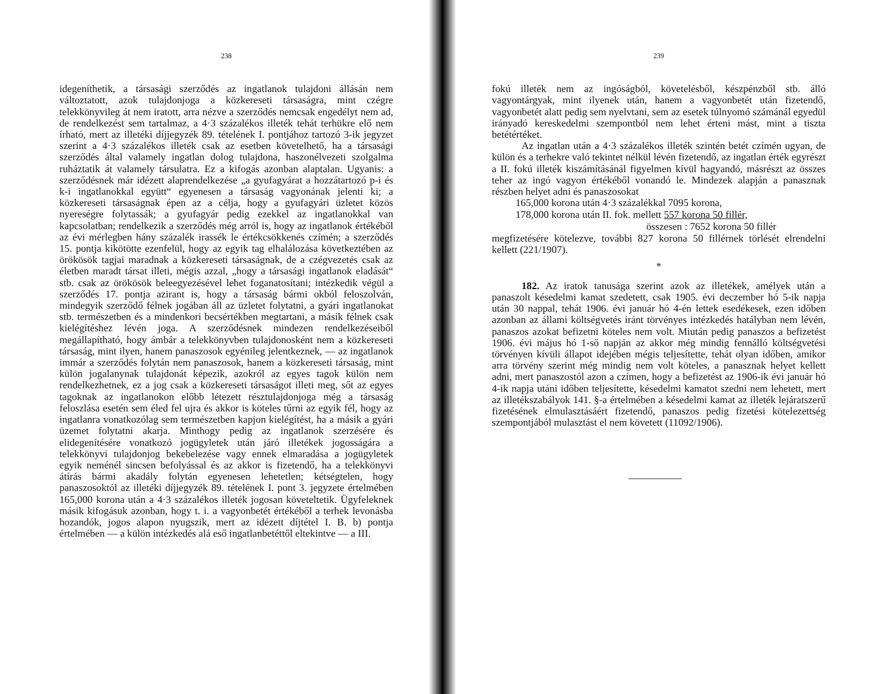238
idegeníthetik, a társasági szerződés az ingatlanok tulajdoni állásán nem változtatott, azok tulajdonjoga a közkereseti társaságra, mint czégre telekkönyvileg át nem iratott, arra nézve a szerződés nemcsak engedélyt nem ad, de rendelkezést sem tartalmaz, a 4·3 százalékos illeték tehát terhükre elő nem írható, mert az illetéki díjjegyzék 89. tételének I. pontjához tartozó 3-ik jegyzet szerint a 4·3 százalékos illeték csak az esetben követelhető, ha a társasági szerződés által valamely ingatlan dolog tulajdona, haszonélvezeti szolgalma ruháztatik át valamely társulatra. Ez a kifogás azonban alaptalan. Ugyanis: a szerződésnek már idézett alaprendelkezése „a gyufagyárat a hozzátartozó p-i és k-i ingatlanokkal együtt“ egyenesen a társaság vagyonának jelenti ki; a közkereseti társaságnak épen az a célja, hogy a gyufagyári üzletet közös nyereségre folytassák; a gyufagyár pedig ezekkel az ingatlanokkal van kapcsolatban; rendelkezik a szerződés még arról is, hogy az ingatlanok értékéből az évi mérlegben hány százalék irassék le értékcsökkenés czímén; a szerződés 15. pontja kikötötte ezenfelül, hogy az egyik tag elhalálozása következtében az örökösök tagjai maradnak a közkereseti társaságnak, de a czégvezetés csak az életben maradt társat illeti, mégis azzal, „hogy a társasági ingatlanok eladását“ stb. csak az örökösök beleegyezésével lehet foganatosítani; intézkedik végül a szerződés 17. pontja azirant is, hogy a társaság bármi okból feloszolván, mindegyik szerződő félnek jogában áll az üzletet folytatni, a gyári ingatlanokat stb. természetben és a mindenkori becsértékben megtartani, a másik félnek csak kielégítéshez lévén joga. A szerződésnek mindezen rendelkezéseiből megállapítható, hogy ámbár a telekkönyvben tulajdonosként nem a közkereseti társaság, mint ilyen, hanem panaszosok egyénileg jelentkeznek, — az ingatlanok immár a szerződés folytán nem panaszosok, hanem a közkereseti társaság, mint külön jogalanynak tulajdonát képezik, azokról az egyes tagok külön nem rendelkezhetnek, ez a jog csak a közkereseti társaságot illeti meg, sőt az egyes tagoknak az ingatlanokon előbb létezett résztulajdonjoga még a társaság feloszlása esetén sem éled fel ujra és akkor is köteles tűrni az egyik fél, hogy az ingatlanra vonatkozólag sem természetben kapjon kielégítést, ha a másik a gyári üzemet folytatni akarja. Minthogy pedig az ingatlanok szerzésére és elidegenítésére vonatkozó jogügyletek után járó illetékek jogosságára a telekkönyvi tulajdonjog bekebelezése vagy ennek elmaradása a jogügyletek egyik neménél sincsen befolyással és az akkor is fizetendő, ha a telekkönyvi átírás bármi akadály folytán egyenesen lehetetlen; kétségtelen, hogy panaszosoktól az illetéki díjjegyzék 89. tételének I. pont 3. jegyzete értelmében 165,000 korona után a 4·3 százalékos illeték jogosan követeltetik. Ügyfeleknek másik kifogásuk azonban, hogy t. i. a vagyonbetét értékéből a terhek levonásba hozandók, jogos alapon nyugszik, mert az idézett díjtétel I. B. b) pontja értelmében — a külön intézkedés alá eső ingatlanbetéttől eltekintve — a III.
239
fokú illeték nem az ingóságból, követelésből, készpénzből stb. álló vagyontárgyak, mint ilyenek után, hanem a vagyonbetét után fizetendő, vagyonbetét alatt pedig sem nyelvtani, sem az esetek túlnyomó számánál egyedül irányadó kereskedelmi szempontból nem lehet érteni mást, mint a tiszta betétértéket.
Az ingatlan után a 4·3 százalékos illeték szintén betét czímén ugyan, de külön és a terhekre való tekintet nélkül lévén fizetendő, az ingatlan érték egyrészt a II. fokú illeték kiszámításánál figyelmen kívül hagyandó, másrészt az összes teher az ingó vagyon értékéből vonandó le. Mindezek alapján a panasznak részben helyet adni és panaszosokat
165,000 korona után 4·3 százalékkal 7095 korona,
178,000 korona után II. fok. mellett 557 korona 50 fillér,
összesen : 7652 korona 50 fillér
megfizetésére kötelezve, további 827 korona 50 fillérnek törlését elrendelni kellett (221/1907).
*
182. Az iratok tanusága szerint azok az illetékek, amélyek után a panaszolt késedelmi kamat szedetett, csak 1905. évi deczember hó 5-ik napja után 30 nappal, tehát 1906. évi január hó 4-én lettek esedékesek, ezen időben azonban az állami költségvetés iránt törvényes intézkedés hatályban nem lévén, panaszos azokat befizetni köteles nem volt. Miután pedig panaszos a befizetést 1906. évi május hó 1-ső napján az akkor még mindig fennálló költségvetési törvényen kívüli állapot idejében mégis teljesítette, tehát olyan időben, amikor arra törvény szerint még mindig nem volt köteles, a panasznak helyet kellett adni, mert panaszostól azon a czímen, hogy a befizetést az 1906-ik évi január hó 4-ik napja utáni időben teljesítette, késedelmi kamatot szedni nem lehetett, mert az illetékszabályok 141. §-a értelmében a késedelmi kamat az illeték lejáratszerű fizetésének elmulasztásáért fizetendő, panaszos pedig fizetési kötelezettség szempontjából mulasztást el nem követett (11092/1906).